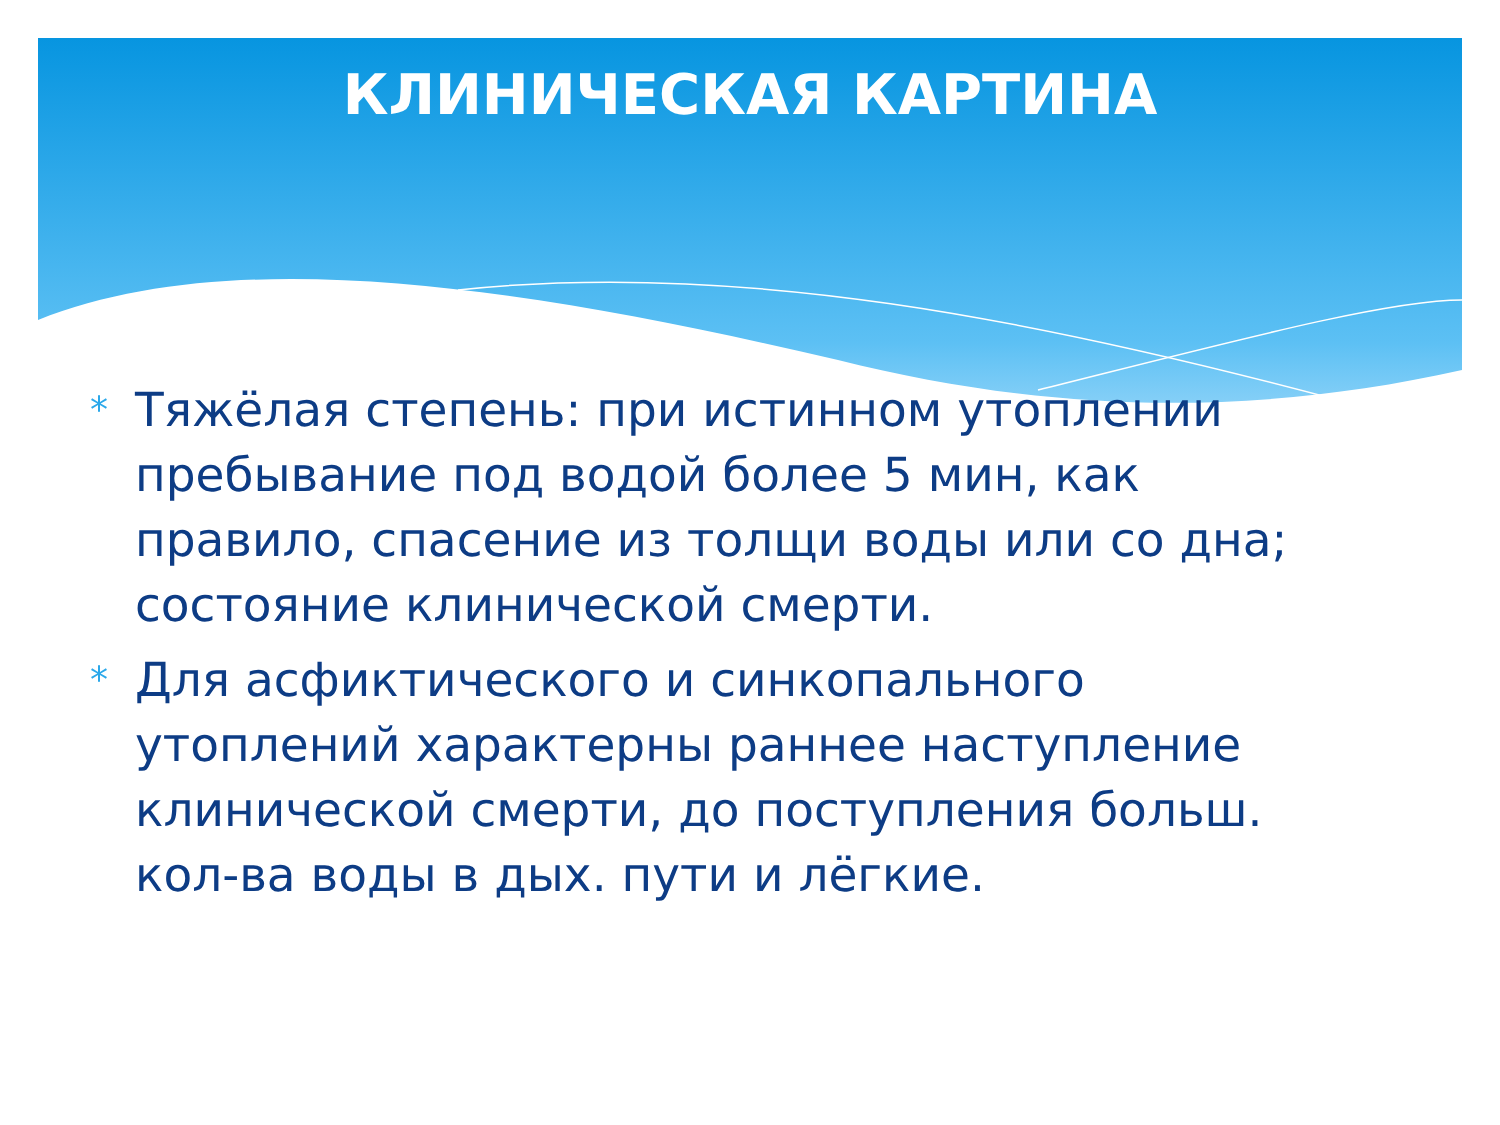КЛИНИЧЕСКАЯ КАРТИНА
* Тяжёлая степень: при истинном утоплении пребывание под водой более 5 мин, как правило, спасение из толщи воды или со дна; состояние клинической смерти.
* Для асфиктического и синкопального утоплений характерны раннее наступление клинической смерти, до поступления больш. кол-ва воды в дых. пути и лёгкие.